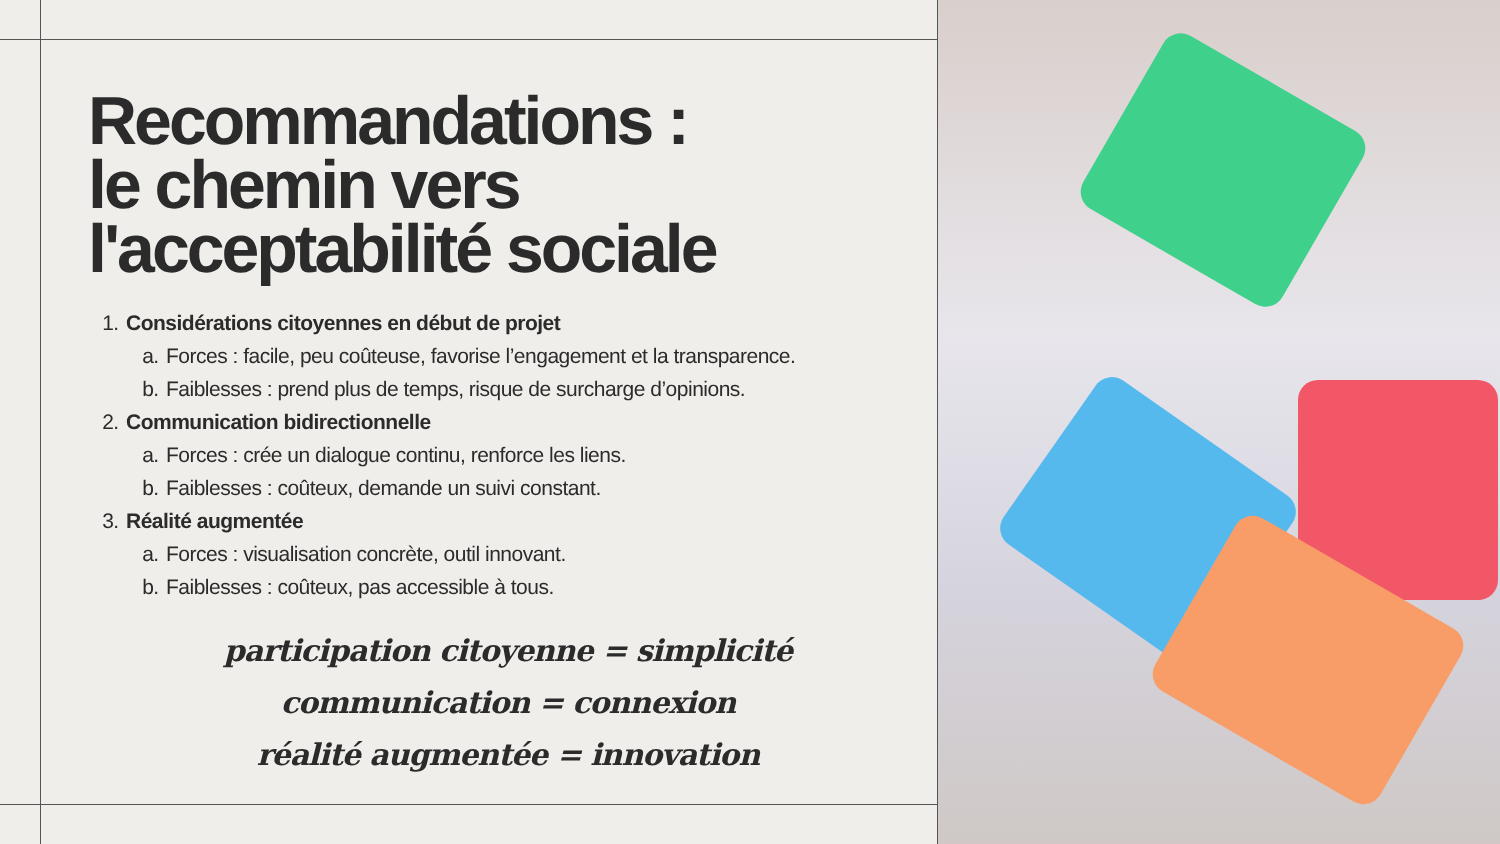Recommandations :
le chemin vers
l'acceptabilité sociale
1. Considérations citoyennes en début de projet
a. Forces : facile, peu coûteuse, favorise l’engagement et la transparence.
b. Faiblesses : prend plus de temps, risque de surcharge d’opinions.
2. Communication bidirectionnelle
a. Forces : crée un dialogue continu, renforce les liens.
b. Faiblesses : coûteux, demande un suivi constant.
3. Réalité augmentée
a. Forces : visualisation concrète, outil innovant.
b. Faiblesses : coûteux, pas accessible à tous.
participation citoyenne = simplicité
communication = connexion
réalité augmentée = innovation